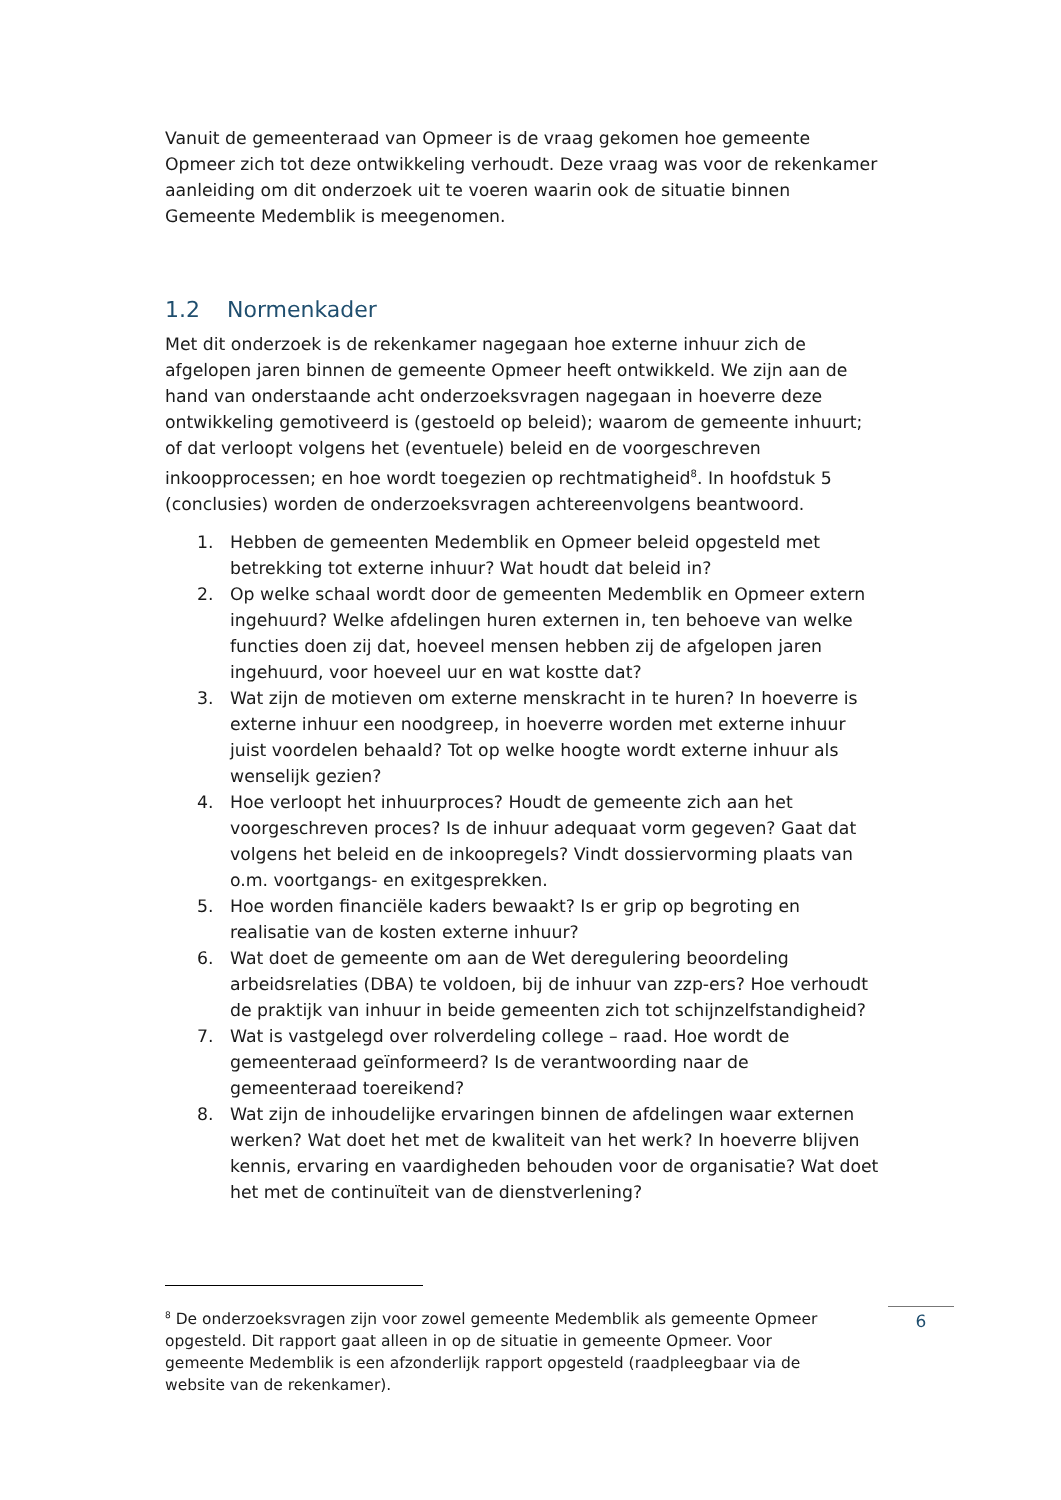Vanuit de gemeenteraad van Opmeer is de vraag gekomen hoe gemeente Opmeer zich tot deze ontwikkeling verhoudt. Deze vraag was voor de rekenkamer aanleiding om dit onderzoek uit te voeren waarin ook de situatie binnen Gemeente Medemblik is meegenomen.
1.2 Normenkader
Met dit onderzoek is de rekenkamer nagegaan hoe externe inhuur zich de afgelopen jaren binnen de gemeente Opmeer heeft ontwikkeld. We zijn aan de hand van onderstaande acht onderzoeksvragen nagegaan in hoeverre deze ontwikkeling gemotiveerd is (gestoeld op beleid); waarom de gemeente inhuurt; of dat verloopt volgens het (eventuele) beleid en de voorgeschreven inkoopprocessen; en hoe wordt toegezien op rechtmatigheid<sup>8</sup>. In hoofdstuk 5 (conclusies) worden de onderzoeksvragen achtereenvolgens beantwoord.
1. Hebben de gemeenten Medemblik en Opmeer beleid opgesteld met betrekking tot externe inhuur? Wat houdt dat beleid in?
2. Op welke schaal wordt door de gemeenten Medemblik en Opmeer extern ingehuurd? Welke afdelingen huren externen in, ten behoeve van welke functies doen zij dat, hoeveel mensen hebben zij de afgelopen jaren ingehuurd, voor hoeveel uur en wat kostte dat?
3. Wat zijn de motieven om externe menskracht in te huren? In hoeverre is externe inhuur een noodgreep, in hoeverre worden met externe inhuur juist voordelen behaald? Tot op welke hoogte wordt externe inhuur als wenselijk gezien?
4. Hoe verloopt het inhuurproces? Houdt de gemeente zich aan het voorgeschreven proces? Is de inhuur adequaat vorm gegeven? Gaat dat volgens het beleid en de inkoopregels? Vindt dossiervorming plaats van o.m. voortgangs- en exitgesprekken.
5. Hoe worden financiële kaders bewaakt? Is er grip op begroting en realisatie van de kosten externe inhuur?
6. Wat doet de gemeente om aan de Wet deregulering beoordeling arbeidsrelaties (DBA) te voldoen, bij de inhuur van zzp-ers? Hoe verhoudt de praktijk van inhuur in beide gemeenten zich tot schijnzelfstandigheid?
7. Wat is vastgelegd over rolverdeling college – raad. Hoe wordt de gemeenteraad geïnformeerd? Is de verantwoording naar de gemeenteraad toereikend?
8. Wat zijn de inhoudelijke ervaringen binnen de afdelingen waar externen werken? Wat doet het met de kwaliteit van het werk? In hoeverre blijven kennis, ervaring en vaardigheden behouden voor de organisatie? Wat doet het met de continuïteit van de dienstverlening?
<sup>8</sup> De onderzoeksvragen zijn voor zowel gemeente Medemblik als gemeente Opmeer opgesteld. Dit rapport gaat alleen in op de situatie in gemeente Opmeer. Voor gemeente Medemblik is een afzonderlijk rapport opgesteld (raadpleegbaar via de website van de rekenkamer).
6